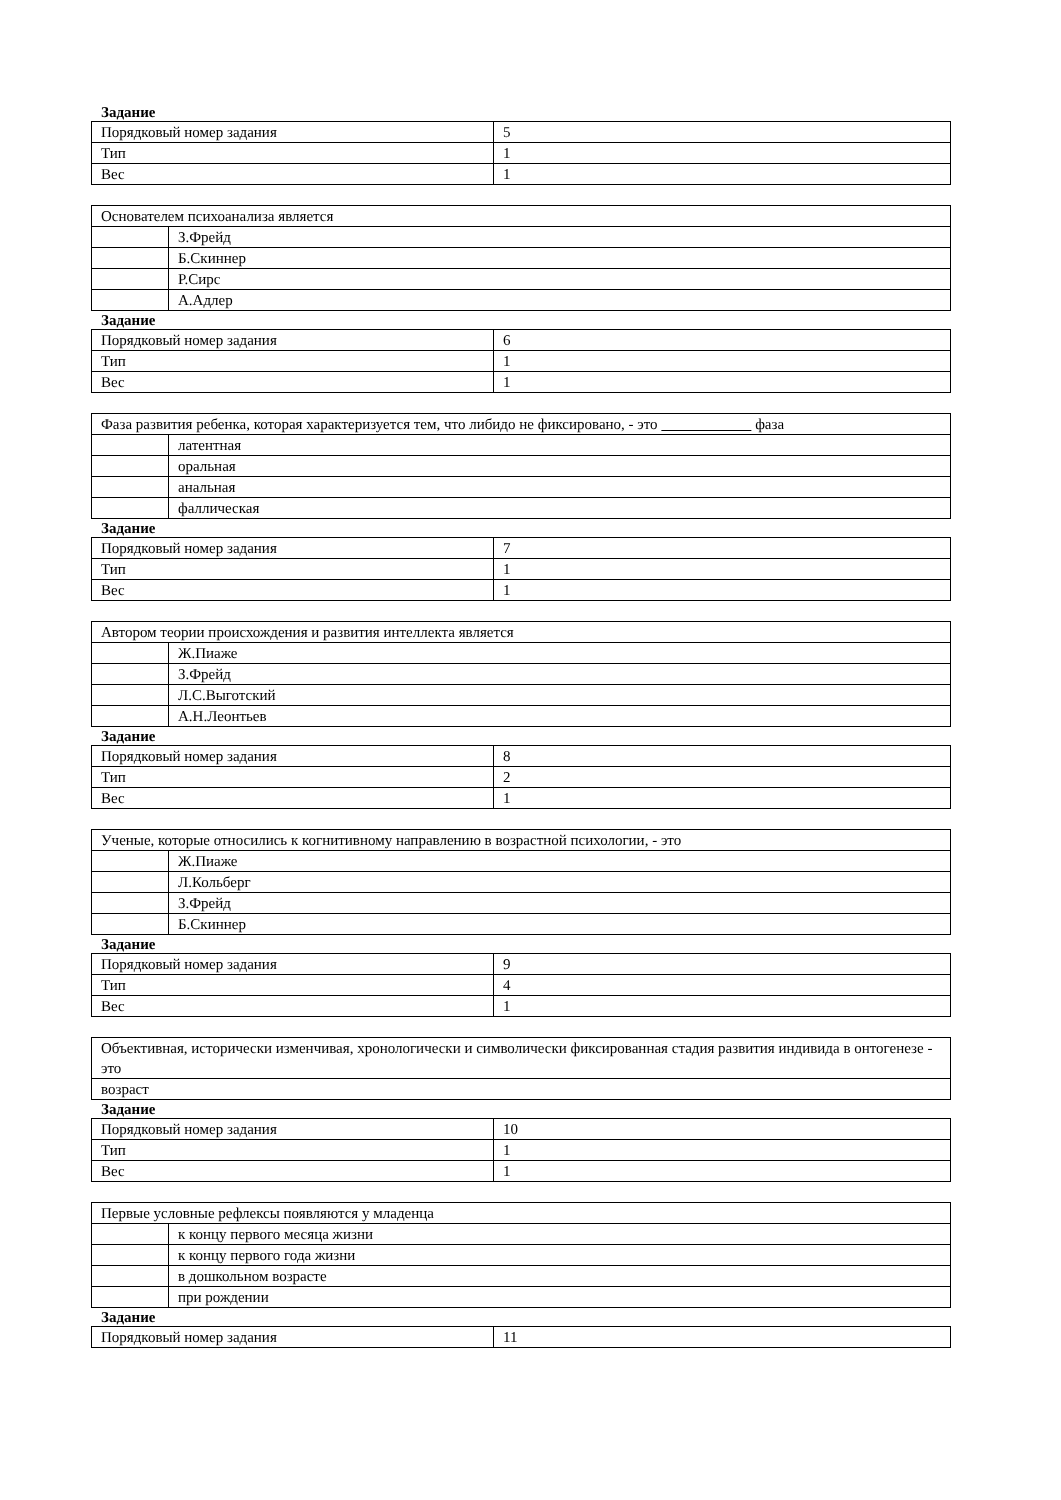Задание
| Порядковый номер задания | 5 |
| Тип | 1 |
| Вес | 1 |
| Основателем психоанализа является | |
| | З.Фрейд |
| | Б.Скиннер |
| | Р.Сирс |
| | А.Адлер |
Задание
| Порядковый номер задания | 6 |
| Тип | 1 |
| Вес | 1 |
| Фаза развития ребенка, которая характеризуется тем, что либидо не фиксировано, - это фаза | |
| | латентная |
| | оральная |
| | анальная |
| | фаллическая |
Задание
| Порядковый номер задания | 7 |
| Тип | 1 |
| Вес | 1 |
| Автором теории происхождения и развития интеллекта является | |
| | Ж.Пиаже |
| | З.Фрейд |
| | Л.С.Выготский |
| | А.Н.Леонтьев |
Задание
| Порядковый номер задания | 8 |
| Тип | 2 |
| Вес | 1 |
| Ученые, которые относились к когнитивному направлению в возрастной психологии, - это | |
| | Ж.Пиаже |
| | Л.Кольберг |
| | З.Фрейд |
| | Б.Скиннер |
Задание
| Порядковый номер задания | 9 |
| Тип | 4 |
| Вес | 1 |
| Объективная, исторически изменчивая, хронологически и символически фиксированная стадия развития индивида в онтогенезе - это |
| возраст |
Задание
| Порядковый номер задания | 10 |
| Тип | 1 |
| Вес | 1 |
| Первые условные рефлексы появляются у младенца | |
| | к концу первого месяца жизни |
| | к концу первого года жизни |
| | в дошкольном возрасте |
| | при рождении |
Задание
| Порядковый номер задания | 11 |